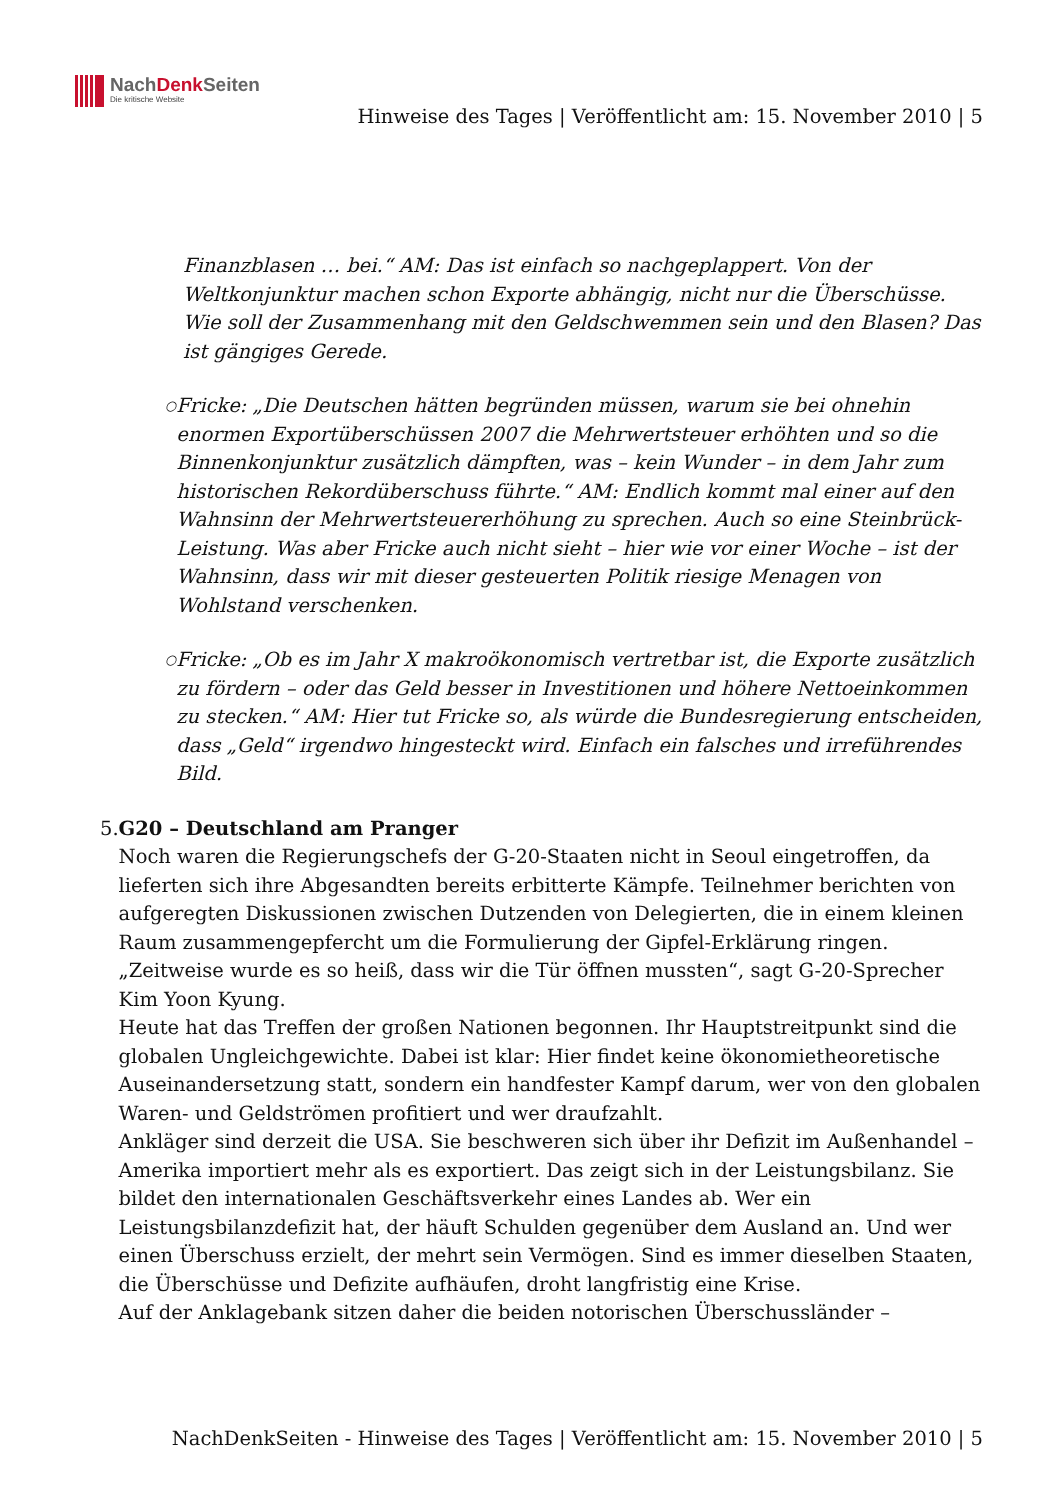NachDenk Seiten
Die kritische Website
Hinweise des Tages | Veröffentlicht am: 15. November 2010 | 5
Finanzblasen … bei.“ AM: Das ist einfach so nachgeplappert. Von der Weltkonjunktur machen schon Exporte abhängig, nicht nur die Überschüsse. Wie soll der Zusammenhang mit den Geldschwemmen sein und den Blasen? Das ist gängiges Gerede.
○
Fricke: „Die Deutschen hätten begründen müssen, warum sie bei ohnehin enormen Exportüberschüssen 2007 die Mehrwertsteuer erhöhten und so die Binnenkonjunktur zusätzlich dämpften, was – kein Wunder – in dem Jahr zum historischen Rekordüberschuss führte.“ AM: Endlich kommt mal einer auf den Wahnsinn der Mehrwertsteuererhöhung zu sprechen. Auch so eine Steinbrück-Leistung. Was aber Fricke auch nicht sieht – hier wie vor einer Woche – ist der Wahnsinn, dass wir mit dieser gesteuerten Politik riesige Menagen von Wohlstand verschenken.
○
Fricke: „Ob es im Jahr X makroökonomisch vertretbar ist, die Exporte zusätzlich zu fördern – oder das Geld besser in Investitionen und höhere Nettoeinkommen zu stecken.“ AM: Hier tut Fricke so, als würde die Bundesregierung entscheiden, dass „Geld“ irgendwo hingesteckt wird. Einfach ein falsches und irreführendes Bild.
5. G20 – Deutschland am Pranger
Noch waren die Regierungschefs der G-20-Staaten nicht in Seoul eingetroffen, da lieferten sich ihre Abgesandten bereits erbitterte Kämpfe. Teilnehmer berichten von aufgeregten Diskussionen zwischen Dutzenden von Delegierten, die in einem kleinen Raum zusammengepfercht um die Formulierung der Gipfel-Erklärung ringen. „Zeitweise wurde es so heiß, dass wir die Tür öffnen mussten“, sagt G-20-Sprecher Kim Yoon Kyung.
Heute hat das Treffen der großen Nationen begonnen. Ihr Hauptstreitpunkt sind die globalen Ungleichgewichte. Dabei ist klar: Hier findet keine ökonomietheoretische Auseinandersetzung statt, sondern ein handfester Kampf darum, wer von den globalen Waren- und Geldströmen profitiert und wer draufzahlt.
Ankläger sind derzeit die USA. Sie beschweren sich über ihr Defizit im Außenhandel – Amerika importiert mehr als es exportiert. Das zeigt sich in der Leistungsbilanz. Sie bildet den internationalen Geschäftsverkehr eines Landes ab. Wer ein Leistungsbilanzdefizit hat, der häuft Schulden gegenüber dem Ausland an. Und wer einen Überschuss erzielt, der mehrt sein Vermögen. Sind es immer dieselben Staaten, die Überschüsse und Defizite aufhäufen, droht langfristig eine Krise.
Auf der Anklagebank sitzen daher die beiden notorischen Überschussländer –
NachDenkSeiten - Hinweise des Tages | Veröffentlicht am: 15. November 2010 | 5